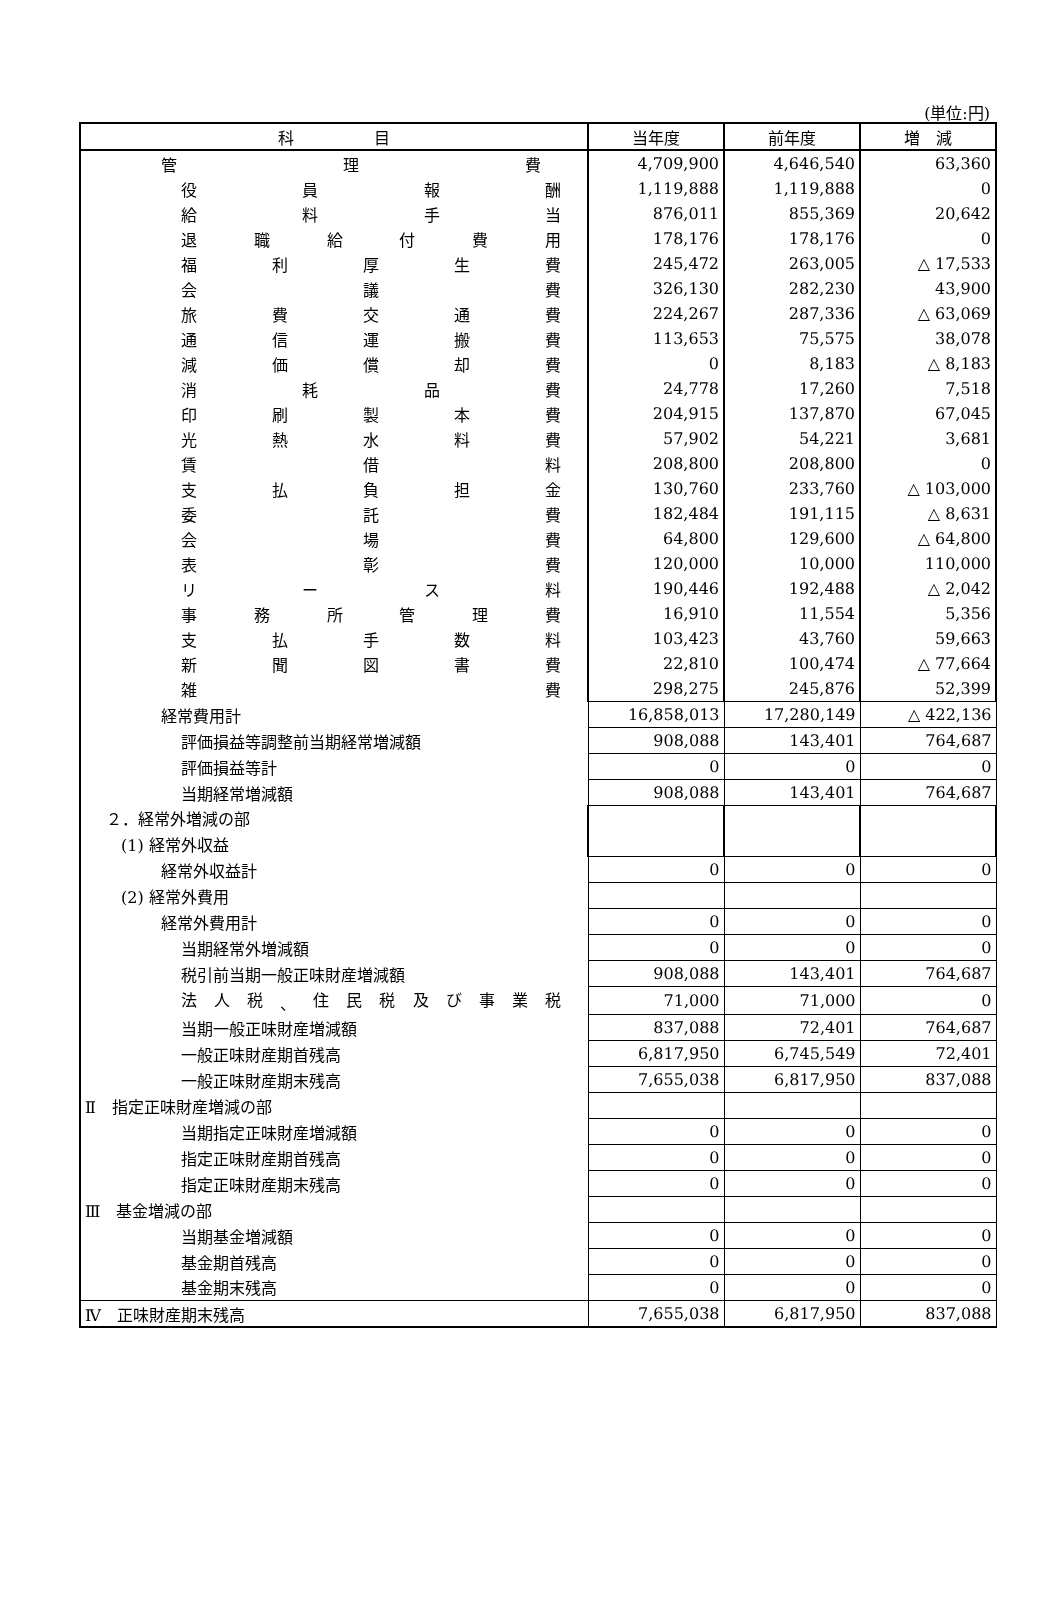(単位:円)
| 科 目 | 当年度 | 前年度 | 増 減 |
| --- | --- | --- | --- |
| 管 理 費 | 4,709,900 | 4,646,540 | 63,360 |
| 役 員 報 酬 | 1,119,888 | 1,119,888 | 0 |
| 給 料 手 当 | 876,011 | 855,369 | 20,642 |
| 退 職 給 付 費 用 | 178,176 | 178,176 | 0 |
| 福 利 厚 生 費 | 245,472 | 263,005 | △ 17,533 |
| 会 議 費 | 326,130 | 282,230 | 43,900 |
| 旅 費 交 通 費 | 224,267 | 287,336 | △ 63,069 |
| 通 信 運 搬 費 | 113,653 | 75,575 | 38,078 |
| 減 価 償 却 費 | 0 | 8,183 | △ 8,183 |
| 消 耗 品 費 | 24,778 | 17,260 | 7,518 |
| 印 刷 製 本 費 | 204,915 | 137,870 | 67,045 |
| 光 熱 水 料 費 | 57,902 | 54,221 | 3,681 |
| 賃 借 料 | 208,800 | 208,800 | 0 |
| 支 払 負 担 金 | 130,760 | 233,760 | △ 103,000 |
| 委 託 費 | 182,484 | 191,115 | △ 8,631 |
| 会 場 費 | 64,800 | 129,600 | △ 64,800 |
| 表 彰 費 | 120,000 | 10,000 | 110,000 |
| リ ー ス 料 | 190,446 | 192,488 | △ 2,042 |
| 事 務 所 管 理 費 | 16,910 | 11,554 | 5,356 |
| 支 払 手 数 料 | 103,423 | 43,760 | 59,663 |
| 新 聞 図 書 費 | 22,810 | 100,474 | △ 77,664 |
| 雑 費 | 298,275 | 245,876 | 52,399 |
| 経常費用計 | 16,858,013 | 17,280,149 | △ 422,136 |
| 評価損益等調整前当期経常増減額 | 908,088 | 143,401 | 764,687 |
| 評価損益等計 | 0 | 0 | 0 |
| 当期経常増減額 | 908,088 | 143,401 | 764,687 |
| ２．経常外増減の部 | | | |
| (1) 経常外収益 | | | |
| 経常外収益計 | 0 | 0 | 0 |
| (2) 経常外費用 | | | |
| 経常外費用計 | 0 | 0 | 0 |
| 当期経常外増減額 | 0 | 0 | 0 |
| 税引前当期一般正味財産増減額 | 908,088 | 143,401 | 764,687 |
| 法 人 税 、 住 民 税 及 び 事 業 税 | 71,000 | 71,000 | 0 |
| 当期一般正味財産増減額 | 837,088 | 72,401 | 764,687 |
| 一般正味財産期首残高 | 6,817,950 | 6,745,549 | 72,401 |
| 一般正味財産期末残高 | 7,655,038 | 6,817,950 | 837,088 |
| Ⅱ 指定正味財産増減の部 | | | |
| 当期指定正味財産増減額 | 0 | 0 | 0 |
| 指定正味財産期首残高 | 0 | 0 | 0 |
| 指定正味財産期末残高 | 0 | 0 | 0 |
| Ⅲ 基金増減の部 | | | |
| 当期基金増減額 | 0 | 0 | 0 |
| 基金期首残高 | 0 | 0 | 0 |
| 基金期末残高 | 0 | 0 | 0 |
| Ⅳ 正味財産期末残高 | 7,655,038 | 6,817,950 | 837,088 |